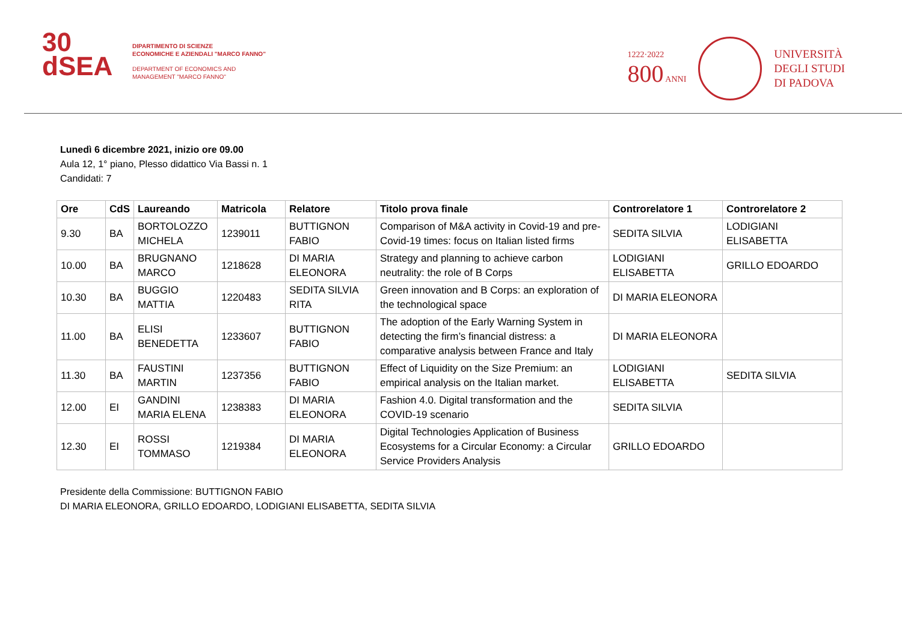30
dSEA
DIPARTIMENTO DI SCIENZE
ECONOMICHE E AZIENDALI "MARCO FANNO"
DEPARTMENT OF ECONOMICS AND
MANAGEMENT "MARCO FANNO"
1222·2022
800 ANNI
UNIVERSITÀ
DEGLI STUDI
DI PADOVA
Lunedì 6 dicembre 2021, inizio ore 09.00
Aula 12, 1° piano, Plesso didattico Via Bassi n. 1
Candidati: 7
| Ore | CdS | Laureando | Matricola | Relatore | Titolo prova finale | Controrelatore 1 | Controrelatore 2 |
| --- | --- | --- | --- | --- | --- | --- | --- |
| 9.30 | BA | BORTOLOZZO MICHELA | 1239011 | BUTTIGNON FABIO | Comparison of M&A activity in Covid-19 and pre-Covid-19 times: focus on Italian listed firms | SEDITA SILVIA | LODIGIANI ELISABETTA |
| 10.00 | BA | BRUGNANO MARCO | 1218628 | DI MARIA ELEONORA | Strategy and planning to achieve carbon neutrality: the role of B Corps | LODIGIANI ELISABETTA | GRILLO EDOARDO |
| 10.30 | BA | BUGGIO MATTIA | 1220483 | SEDITA SILVIA RITA | Green innovation and B Corps: an exploration of the technological space | DI MARIA ELEONORA | |
| 11.00 | BA | ELISI BENEDETTA | 1233607 | BUTTIGNON FABIO | The adoption of the Early Warning System in detecting the firm’s financial distress: a comparative analysis between France and Italy | DI MARIA ELEONORA | |
| 11.30 | BA | FAUSTINI MARTIN | 1237356 | BUTTIGNON FABIO | Effect of Liquidity on the Size Premium: an empirical analysis on the Italian market. | LODIGIANI ELISABETTA | SEDITA SILVIA |
| 12.00 | EI | GANDINI MARIA ELENA | 1238383 | DI MARIA ELEONORA | Fashion 4.0. Digital transformation and the COVID-19 scenario | SEDITA SILVIA | |
| 12.30 | EI | ROSSI TOMMASO | 1219384 | DI MARIA ELEONORA | Digital Technologies Application of Business Ecosystems for a Circular Economy: a Circular Service Providers Analysis | GRILLO EDOARDO | |
Presidente della Commissione: BUTTIGNON FABIO
DI MARIA ELEONORA, GRILLO EDOARDO, LODIGIANI ELISABETTA, SEDITA SILVIA